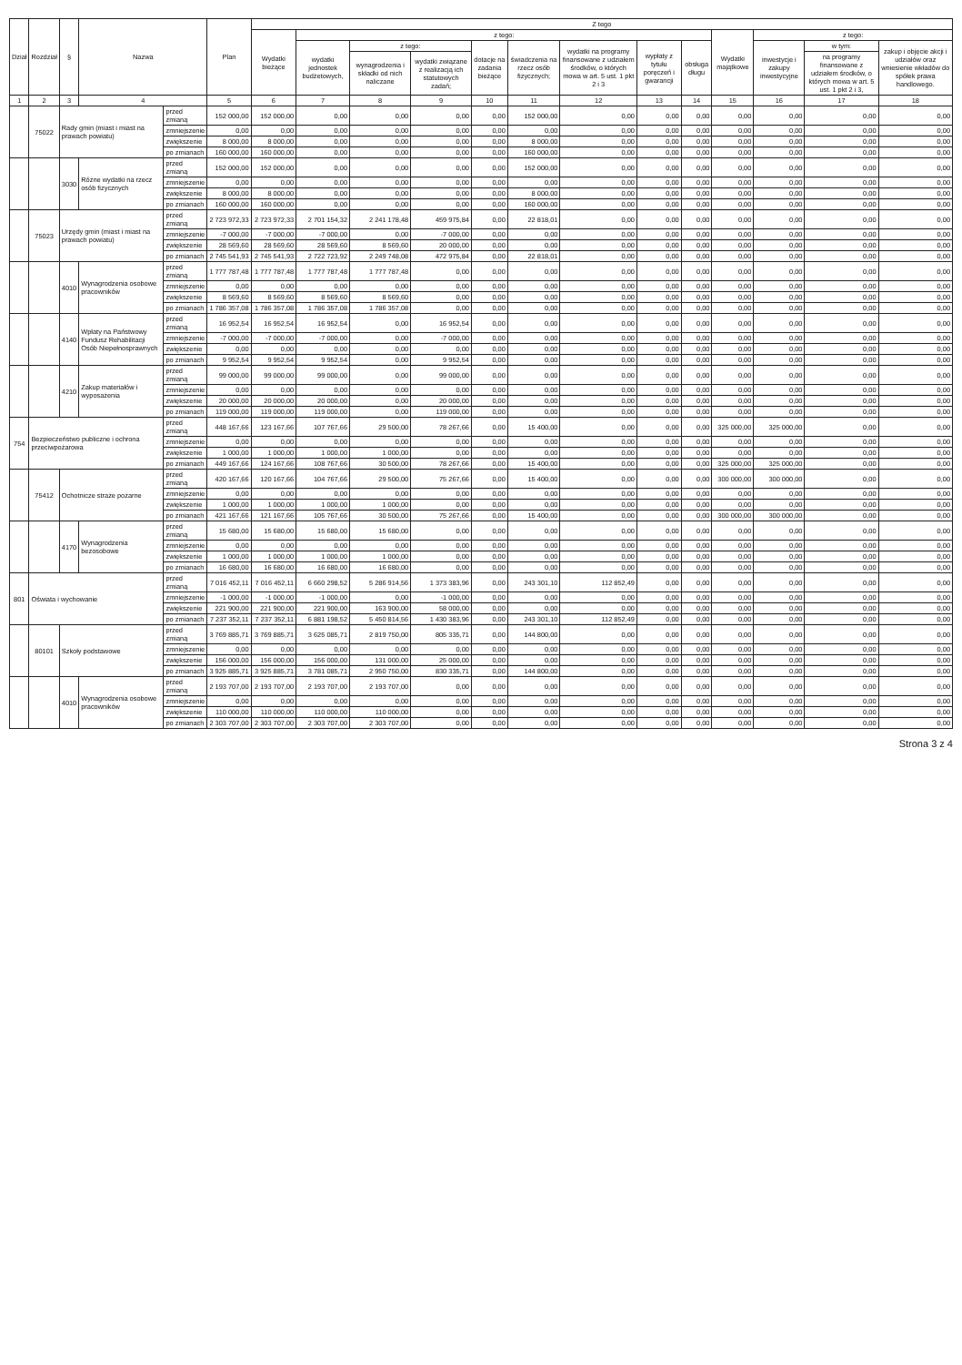| Dział | Rozdział | § | Nazwa | | Plan | Z tego | | | | | | | | | | | | |
| --- | --- | --- | --- | --- | --- | --- | --- | --- | --- | --- | --- | --- | --- | --- | --- | --- | --- | --- |
| | | | | | | Wydatki bieżące | z tego: | | | | | | | | Wydatki majątkowe | z tego: | | |
| | | | | | | | wydatki jednostek budżetowych, | z tego: | | dotacje na zadania bieżące | świadczenia na rzecz osób fizycznych; | wydatki na programy finansowane z udziałem środków, o których mowa w art. 5 ust. 1 pkt 2 i 3 | wypłaty z tytułu poręczeń i gwarancji | obsługa długu | | inwestycje i zakupy inwestycyjne | w tym: | zakup i objęcie akcji i udziałów oraz wniesienie wkładów do spółek prawa handlowego. |
| | | | | | | | | wynagrodzenia i składki od nich naliczane | wydatki związane z realizacją ich statutowych zadań; | | | | | | | | na programy finansowane z udziałem środków, o których mowa w art. 5 ust. 1 pkt 2 i 3, | |
| 1 | 2 | 3 | 4 | | 5 | 6 | 7 | 8 | 9 | 10 | 11 | 12 | 13 | 14 | 15 | 16 | 17 | 18 |
| | 75022 | Rady gmin (miast i miast na prawach powiatu) | | przed zmianą | 152 000,00 | 152 000,00 | 0,00 | 0,00 | 0,00 | 0,00 | 152 000,00 | 0,00 | 0,00 | 0,00 | 0,00 | 0,00 | 0,00 | 0,00 |
| | | | | zmniejszenie | 0,00 | 0,00 | 0,00 | 0,00 | 0,00 | 0,00 | 0,00 | 0,00 | 0,00 | 0,00 | 0,00 | 0,00 | 0,00 | 0,00 |
| | | | | zwiększenie | 8 000,00 | 8 000,00 | 0,00 | 0,00 | 0,00 | 0,00 | 8 000,00 | 0,00 | 0,00 | 0,00 | 0,00 | 0,00 | 0,00 | 0,00 |
| | | | | po zmianach | 160 000,00 | 160 000,00 | 0,00 | 0,00 | 0,00 | 0,00 | 160 000,00 | 0,00 | 0,00 | 0,00 | 0,00 | 0,00 | 0,00 | 0,00 |
| | | 3030 | Różne wydatki na rzecz osób fizycznych | przed zmianą | 152 000,00 | 152 000,00 | 0,00 | 0,00 | 0,00 | 0,00 | 152 000,00 | 0,00 | 0,00 | 0,00 | 0,00 | 0,00 | 0,00 | 0,00 |
| | | | | zmniejszenie | 0,00 | 0,00 | 0,00 | 0,00 | 0,00 | 0,00 | 0,00 | 0,00 | 0,00 | 0,00 | 0,00 | 0,00 | 0,00 | 0,00 |
| | | | | zwiększenie | 8 000,00 | 8 000,00 | 0,00 | 0,00 | 0,00 | 0,00 | 8 000,00 | 0,00 | 0,00 | 0,00 | 0,00 | 0,00 | 0,00 | 0,00 |
| | | | | po zmianach | 160 000,00 | 160 000,00 | 0,00 | 0,00 | 0,00 | 0,00 | 160 000,00 | 0,00 | 0,00 | 0,00 | 0,00 | 0,00 | 0,00 | 0,00 |
| | 75023 | Urzędy gmin (miast i miast na prawach powiatu) | | przed zmianą | 2 723 972,33 | 2 723 972,33 | 2 701 154,32 | 2 241 178,48 | 459 975,84 | 0,00 | 22 818,01 | 0,00 | 0,00 | 0,00 | 0,00 | 0,00 | 0,00 | 0,00 |
| | | | | zmniejszenie | -7 000,00 | -7 000,00 | -7 000,00 | 0,00 | -7 000,00 | 0,00 | 0,00 | 0,00 | 0,00 | 0,00 | 0,00 | 0,00 | 0,00 | 0,00 |
| | | | | zwiększenie | 28 569,60 | 28 569,60 | 28 569,60 | 8 569,60 | 20 000,00 | 0,00 | 0,00 | 0,00 | 0,00 | 0,00 | 0,00 | 0,00 | 0,00 | 0,00 |
| | | | | po zmianach | 2 745 541,93 | 2 745 541,93 | 2 722 723,92 | 2 249 748,08 | 472 975,84 | 0,00 | 22 818,01 | 0,00 | 0,00 | 0,00 | 0,00 | 0,00 | 0,00 | 0,00 |
| | | 4010 | Wynagrodzenia osobowe pracowników | przed zmianą | 1 777 787,48 | 1 777 787,48 | 1 777 787,48 | 1 777 787,48 | 0,00 | 0,00 | 0,00 | 0,00 | 0,00 | 0,00 | 0,00 | 0,00 | 0,00 | 0,00 |
| | | | | zmniejszenie | 0,00 | 0,00 | 0,00 | 0,00 | 0,00 | 0,00 | 0,00 | 0,00 | 0,00 | 0,00 | 0,00 | 0,00 | 0,00 | 0,00 |
| | | | | zwiększenie | 8 569,60 | 8 569,60 | 8 569,60 | 8 569,60 | 0,00 | 0,00 | 0,00 | 0,00 | 0,00 | 0,00 | 0,00 | 0,00 | 0,00 | 0,00 |
| | | | | po zmianach | 1 786 357,08 | 1 786 357,08 | 1 786 357,08 | 1 786 357,08 | 0,00 | 0,00 | 0,00 | 0,00 | 0,00 | 0,00 | 0,00 | 0,00 | 0,00 | 0,00 |
| | | 4140 | Wpłaty na Państwowy Fundusz Rehabilitacji Osób Niepełnosprawnych | przed zmianą | 16 952,54 | 16 952,54 | 16 952,54 | 0,00 | 16 952,54 | 0,00 | 0,00 | 0,00 | 0,00 | 0,00 | 0,00 | 0,00 | 0,00 | 0,00 |
| | | | | zmniejszenie | -7 000,00 | -7 000,00 | -7 000,00 | 0,00 | -7 000,00 | 0,00 | 0,00 | 0,00 | 0,00 | 0,00 | 0,00 | 0,00 | 0,00 | 0,00 |
| | | | | zwiększenie | 0,00 | 0,00 | 0,00 | 0,00 | 0,00 | 0,00 | 0,00 | 0,00 | 0,00 | 0,00 | 0,00 | 0,00 | 0,00 | 0,00 |
| | | | | po zmianach | 9 952,54 | 9 952,54 | 9 952,54 | 0,00 | 9 952,54 | 0,00 | 0,00 | 0,00 | 0,00 | 0,00 | 0,00 | 0,00 | 0,00 | 0,00 |
| | | 4210 | Zakup materiałów i wyposażenia | przed zmianą | 99 000,00 | 99 000,00 | 99 000,00 | 0,00 | 99 000,00 | 0,00 | 0,00 | 0,00 | 0,00 | 0,00 | 0,00 | 0,00 | 0,00 | 0,00 |
| | | | | zmniejszenie | 0,00 | 0,00 | 0,00 | 0,00 | 0,00 | 0,00 | 0,00 | 0,00 | 0,00 | 0,00 | 0,00 | 0,00 | 0,00 | 0,00 |
| | | | | zwiększenie | 20 000,00 | 20 000,00 | 20 000,00 | 0,00 | 20 000,00 | 0,00 | 0,00 | 0,00 | 0,00 | 0,00 | 0,00 | 0,00 | 0,00 | 0,00 |
| | | | | po zmianach | 119 000,00 | 119 000,00 | 119 000,00 | 0,00 | 119 000,00 | 0,00 | 0,00 | 0,00 | 0,00 | 0,00 | 0,00 | 0,00 | 0,00 | 0,00 |
| 754 | Bezpieczeństwo publiczne i ochrona przeciwpożarowa | | | przed zmianą | 448 167,66 | 123 167,66 | 107 767,66 | 29 500,00 | 78 267,66 | 0,00 | 15 400,00 | 0,00 | 0,00 | 0,00 | 325 000,00 | 325 000,00 | 0,00 | 0,00 |
| | | | | zmniejszenie | 0,00 | 0,00 | 0,00 | 0,00 | 0,00 | 0,00 | 0,00 | 0,00 | 0,00 | 0,00 | 0,00 | 0,00 | 0,00 | 0,00 |
| | | | | zwiększenie | 1 000,00 | 1 000,00 | 1 000,00 | 1 000,00 | 0,00 | 0,00 | 0,00 | 0,00 | 0,00 | 0,00 | 0,00 | 0,00 | 0,00 | 0,00 |
| | | | | po zmianach | 449 167,66 | 124 167,66 | 108 767,66 | 30 500,00 | 78 267,66 | 0,00 | 15 400,00 | 0,00 | 0,00 | 0,00 | 325 000,00 | 325 000,00 | 0,00 | 0,00 |
| | 75412 | Ochotnicze straże pożarne | | przed zmianą | 420 167,66 | 120 167,66 | 104 767,66 | 29 500,00 | 75 267,66 | 0,00 | 15 400,00 | 0,00 | 0,00 | 0,00 | 300 000,00 | 300 000,00 | 0,00 | 0,00 |
| | | | | zmniejszenie | 0,00 | 0,00 | 0,00 | 0,00 | 0,00 | 0,00 | 0,00 | 0,00 | 0,00 | 0,00 | 0,00 | 0,00 | 0,00 | 0,00 |
| | | | | zwiększenie | 1 000,00 | 1 000,00 | 1 000,00 | 1 000,00 | 0,00 | 0,00 | 0,00 | 0,00 | 0,00 | 0,00 | 0,00 | 0,00 | 0,00 | 0,00 |
| | | | | po zmianach | 421 167,66 | 121 167,66 | 105 767,66 | 30 500,00 | 75 267,66 | 0,00 | 15 400,00 | 0,00 | 0,00 | 0,00 | 300 000,00 | 300 000,00 | 0,00 | 0,00 |
| | | 4170 | Wynagrodzenia bezosobowe | przed zmianą | 15 680,00 | 15 680,00 | 15 680,00 | 15 680,00 | 0,00 | 0,00 | 0,00 | 0,00 | 0,00 | 0,00 | 0,00 | 0,00 | 0,00 | 0,00 |
| | | | | zmniejszenie | 0,00 | 0,00 | 0,00 | 0,00 | 0,00 | 0,00 | 0,00 | 0,00 | 0,00 | 0,00 | 0,00 | 0,00 | 0,00 | 0,00 |
| | | | | zwiększenie | 1 000,00 | 1 000,00 | 1 000,00 | 1 000,00 | 0,00 | 0,00 | 0,00 | 0,00 | 0,00 | 0,00 | 0,00 | 0,00 | 0,00 | 0,00 |
| | | | | po zmianach | 16 680,00 | 16 680,00 | 16 680,00 | 16 680,00 | 0,00 | 0,00 | 0,00 | 0,00 | 0,00 | 0,00 | 0,00 | 0,00 | 0,00 | 0,00 |
| 801 | Oświata i wychowanie | | | przed zmianą | 7 016 452,11 | 7 016 452,11 | 6 660 298,52 | 5 286 914,56 | 1 373 383,96 | 0,00 | 243 301,10 | 112 852,49 | 0,00 | 0,00 | 0,00 | 0,00 | 0,00 | 0,00 |
| | | | | zmniejszenie | -1 000,00 | -1 000,00 | -1 000,00 | 0,00 | -1 000,00 | 0,00 | 0,00 | 0,00 | 0,00 | 0,00 | 0,00 | 0,00 | 0,00 | 0,00 |
| | | | | zwiększenie | 221 900,00 | 221 900,00 | 221 900,00 | 163 900,00 | 58 000,00 | 0,00 | 0,00 | 0,00 | 0,00 | 0,00 | 0,00 | 0,00 | 0,00 | 0,00 |
| | | | | po zmianach | 7 237 352,11 | 7 237 352,11 | 6 881 198,52 | 5 450 814,56 | 1 430 383,96 | 0,00 | 243 301,10 | 112 852,49 | 0,00 | 0,00 | 0,00 | 0,00 | 0,00 | 0,00 |
| | 80101 | Szkoły podstawowe | | przed zmianą | 3 769 885,71 | 3 769 885,71 | 3 625 085,71 | 2 819 750,00 | 805 335,71 | 0,00 | 144 800,00 | 0,00 | 0,00 | 0,00 | 0,00 | 0,00 | 0,00 | 0,00 |
| | | | | zmniejszenie | 0,00 | 0,00 | 0,00 | 0,00 | 0,00 | 0,00 | 0,00 | 0,00 | 0,00 | 0,00 | 0,00 | 0,00 | 0,00 | 0,00 |
| | | | | zwiększenie | 156 000,00 | 156 000,00 | 156 000,00 | 131 000,00 | 25 000,00 | 0,00 | 0,00 | 0,00 | 0,00 | 0,00 | 0,00 | 0,00 | 0,00 | 0,00 |
| | | | | po zmianach | 3 925 885,71 | 3 925 885,71 | 3 781 085,71 | 2 950 750,00 | 830 335,71 | 0,00 | 144 800,00 | 0,00 | 0,00 | 0,00 | 0,00 | 0,00 | 0,00 | 0,00 |
| | | 4010 | Wynagrodzenia osobowe pracowników | przed zmianą | 2 193 707,00 | 2 193 707,00 | 2 193 707,00 | 2 193 707,00 | 0,00 | 0,00 | 0,00 | 0,00 | 0,00 | 0,00 | 0,00 | 0,00 | 0,00 | 0,00 |
| | | | | zmniejszenie | 0,00 | 0,00 | 0,00 | 0,00 | 0,00 | 0,00 | 0,00 | 0,00 | 0,00 | 0,00 | 0,00 | 0,00 | 0,00 | 0,00 |
| | | | | zwiększenie | 110 000,00 | 110 000,00 | 110 000,00 | 110 000,00 | 0,00 | 0,00 | 0,00 | 0,00 | 0,00 | 0,00 | 0,00 | 0,00 | 0,00 | 0,00 |
| | | | | po zmianach | 2 303 707,00 | 2 303 707,00 | 2 303 707,00 | 2 303 707,00 | 0,00 | 0,00 | 0,00 | 0,00 | 0,00 | 0,00 | 0,00 | 0,00 | 0,00 | 0,00 |
Strona 3 z 4